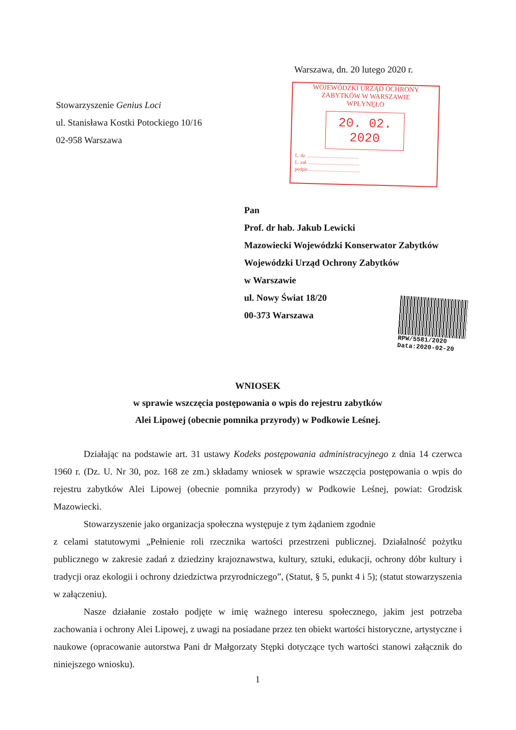Warszawa, dn. 20 lutego 2020 r.
WOJEWÓDZKI URZĄD OCHRONY
ZABYTKÓW W WARSZAWIE
WPŁYNĘŁO
20. 02. 2020
L. dz. ..........................................
L. zał. ..........................................
podpis ..........................................
Stowarzyszenie Genius Loci
ul. Stanisława Kostki Potockiego 10/16
02-958 Warszawa
Pan
Prof. dr hab. Jakub Lewicki
Mazowiecki Wojewódzki Konserwator Zabytków
Wojewódzki Urząd Ochrony Zabytków
w Warszawie
ul. Nowy Świat 18/20
00-373 Warszawa
RPW/5581/2020
Data:2020-02-20
WNIOSEK
w sprawie wszczęcia postępowania o wpis do rejestru zabytków
Alei Lipowej (obecnie pomnika przyrody) w Podkowie Leśnej.
Działając na podstawie art. 31 ustawy Kodeks postępowania administracyjnego z dnia 14 czerwca 1960 r. (Dz. U. Nr 30, poz. 168 ze zm.) składamy wniosek w sprawie wszczęcia postępowania o wpis do rejestru zabytków Alei Lipowej (obecnie pomnika przyrody) w Podkowie Leśnej, powiat: Grodzisk Mazowiecki.
Stowarzyszenie jako organizacja społeczna występuje z tym żądaniem zgodnie
z celami statutowymi „Pełnienie roli rzecznika wartości przestrzeni publicznej. Działalność pożytku publicznego w zakresie zadań z dziedziny krajoznawstwa, kultury, sztuki, edukacji, ochrony dóbr kultury i tradycji oraz ekologii i ochrony dziedzictwa przyrodniczego”, (Statut, § 5, punkt 4 i 5); (statut stowarzyszenia w załączeniu).
Nasze działanie zostało podjęte w imię ważnego interesu społecznego, jakim jest potrzeba zachowania i ochrony Alei Lipowej, z uwagi na posiadane przez ten obiekt wartości historyczne, artystyczne i naukowe (opracowanie autorstwa Pani dr Małgorzaty Stępki dotyczące tych wartości stanowi załącznik do niniejszego wniosku).
1